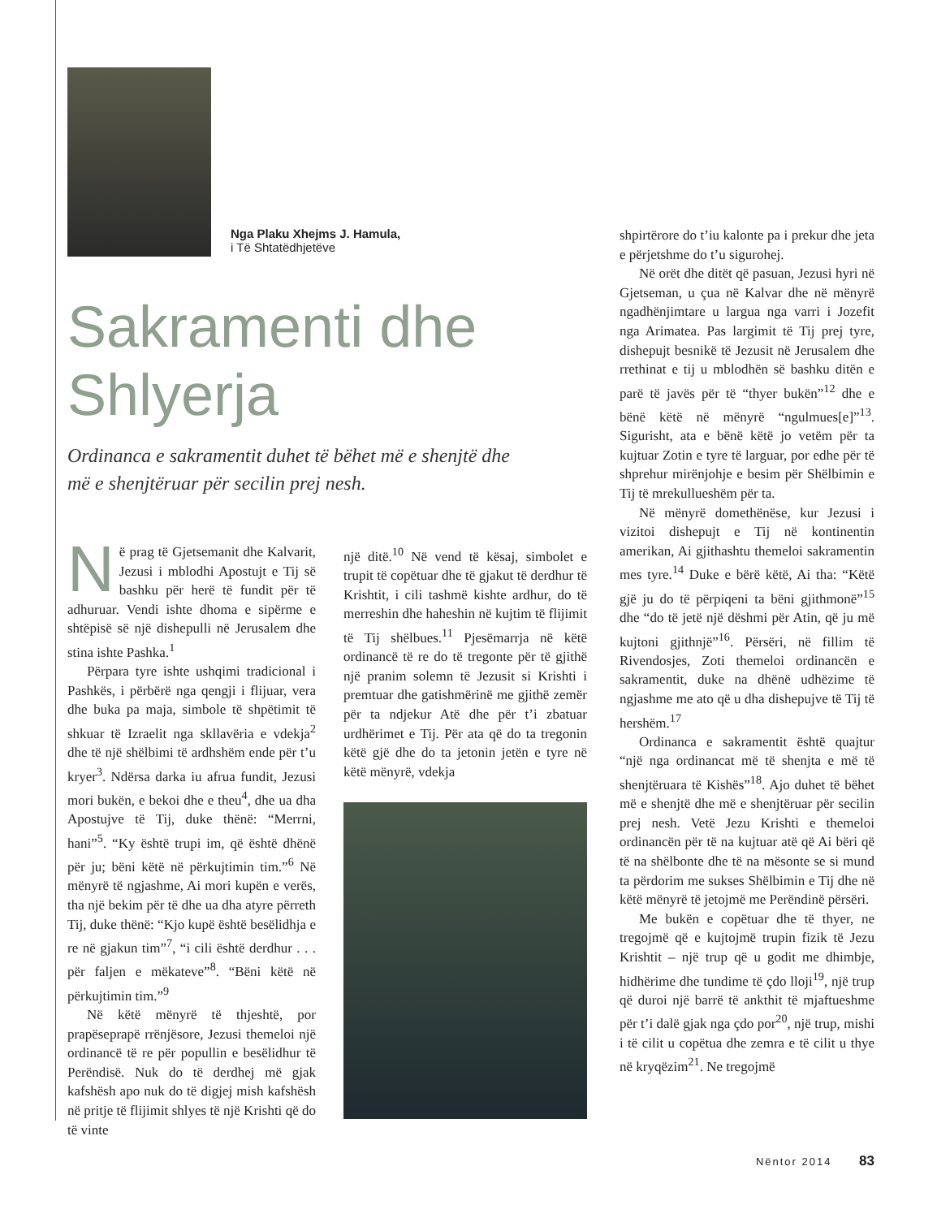Nga Plaku Xhejms J. Hamula,
i Të Shtatëdhjetëve
Sakramenti dhe
Shlyerja
Ordinanca e sakramentit duhet të bëhet më e shenjtë dhe
më e shenjtëruar për secilin prej nesh.
Në prag të Gjetsemanit dhe Kalvarit, Jezusi i mblodhi Apostujt e Tij së bashku për herë të fundit për të adhuruar. Vendi ishte dhoma e sipërme e shtëpisë së një dishepulli në Jerusalem dhe stina ishte Pashka.<sup>1</sup>
Përpara tyre ishte ushqimi tradicional i Pashkës, i përbërë nga qengji i flijuar, vera dhe buka pa maja, simbole të shpëtimit të shkuar të Izraelit nga skllavëria e vdekja<sup>2</sup> dhe të një shëlbimi të ardhshëm ende për t’u kryer<sup>3</sup>. Ndërsa darka iu afrua fundit, Jezusi mori bukën, e bekoi dhe e theu<sup>4</sup>, dhe ua dha Apostujve të Tij, duke thënë: “Merrni, hani”<sup>5</sup>. “Ky është trupi im, që është dhënë për ju; bëni këtë në përkujtimin tim.”<sup>6</sup> Në mënyrë të ngjashme, Ai mori kupën e verës, tha një bekim për të dhe ua dha atyre përreth Tij, duke thënë: “Kjo kupë është besëlidhja e re në gjakun tim”<sup>7</sup>, “i cili është derdhur . . . për faljen e mëkateve”<sup>8</sup>. “Bëni këtë në përkujtimin tim.”<sup>9</sup>
Në këtë mënyrë të thjeshtë, por prapëseprapë rrënjësore, Jezusi themeloi një ordinancë të re për popullin e besëlidhur të Perëndisë. Nuk do të derdhej më gjak kafshësh apo nuk do të digjej mish kafshësh në pritje të flijimit shlyes të një Krishti që do të vinte
një ditë.<sup>10</sup> Në vend të kësaj, simbolet e trupit të copëtuar dhe të gjakut të derdhur të Krishtit, i cili tashmë kishte ardhur, do të merreshin dhe haheshin në kujtim të flijimit të Tij shëlbues.<sup>11</sup> Pjesëmarrja në këtë ordinancë të re do të tregonte për të gjithë një pranim solemn të Jezusit si Krishti i premtuar dhe gatishmërinë me gjithë zemër për ta ndjekur Atë dhe për t’i zbatuar urdhërimet e Tij. Për ata që do ta tregonin këtë gjë dhe do ta jetonin jetën e tyre në këtë mënyrë, vdekja
shpirtërore do t’iu kalonte pa i prekur dhe jeta e përjetshme do t’u sigurohej.
Në orët dhe ditët që pasuan, Jezusi hyri në Gjetseman, u çua në Kalvar dhe në mënyrë ngadhënjimtare u largua nga varri i Jozefit nga Arimatea. Pas largimit të Tij prej tyre, dishepujt besnikë të Jezusit në Jerusalem dhe rrethinat e tij u mblodhën së bashku ditën e parë të javës për të “thyer bukën”<sup>12</sup> dhe e bënë këtë në mënyrë “ngulmues[e]”<sup>13</sup>. Sigurisht, ata e bënë këtë jo vetëm për ta kujtuar Zotin e tyre të larguar, por edhe për të shprehur mirënjohje e besim për Shëlbimin e Tij të mrekullueshëm për ta.
Në mënyrë domethënëse, kur Jezusi i vizitoi dishepujt e Tij në kontinentin amerikan, Ai gjithashtu themeloi sakramentin mes tyre.<sup>14</sup> Duke e bërë këtë, Ai tha: “Këtë gjë ju do të përpiqeni ta bëni gjithmonë”<sup>15</sup> dhe “do të jetë një dëshmi për Atin, që ju më kujtoni gjithnjë”<sup>16</sup>. Përsëri, në fillim të Rivendosjes, Zoti themeloi ordinancën e sakramentit, duke na dhënë udhëzime të ngjashme me ato që u dha dishepujve të Tij të hershëm.<sup>17</sup>
Ordinanca e sakramentit është quajtur “një nga ordinancat më të shenjta e më të shenjtëruara të Kishës”<sup>18</sup>. Ajo duhet të bëhet më e shenjtë dhe më e shenjtëruar për secilin prej nesh. Vetë Jezu Krishti e themeloi ordinancën për të na kujtuar atë që Ai bëri që të na shëlbonte dhe të na mësonte se si mund ta përdorim me sukses Shëlbimin e Tij dhe në këtë mënyrë të jetojmë me Perëndinë përsëri.
Me bukën e copëtuar dhe të thyer, ne tregojmë që e kujtojmë trupin fizik të Jezu Krishtit – një trup që u godit me dhimbje, hidhërime dhe tundime të çdo lloji<sup>19</sup>, një trup që duroi një barrë të ankthit të mjaftueshme për t’i dalë gjak nga çdo por<sup>20</sup>, një trup, mishi i të cilit u copëtua dhe zemra e të cilit u thye në kryqëzim<sup>21</sup>. Ne tregojmë
Nëntor 2014 83